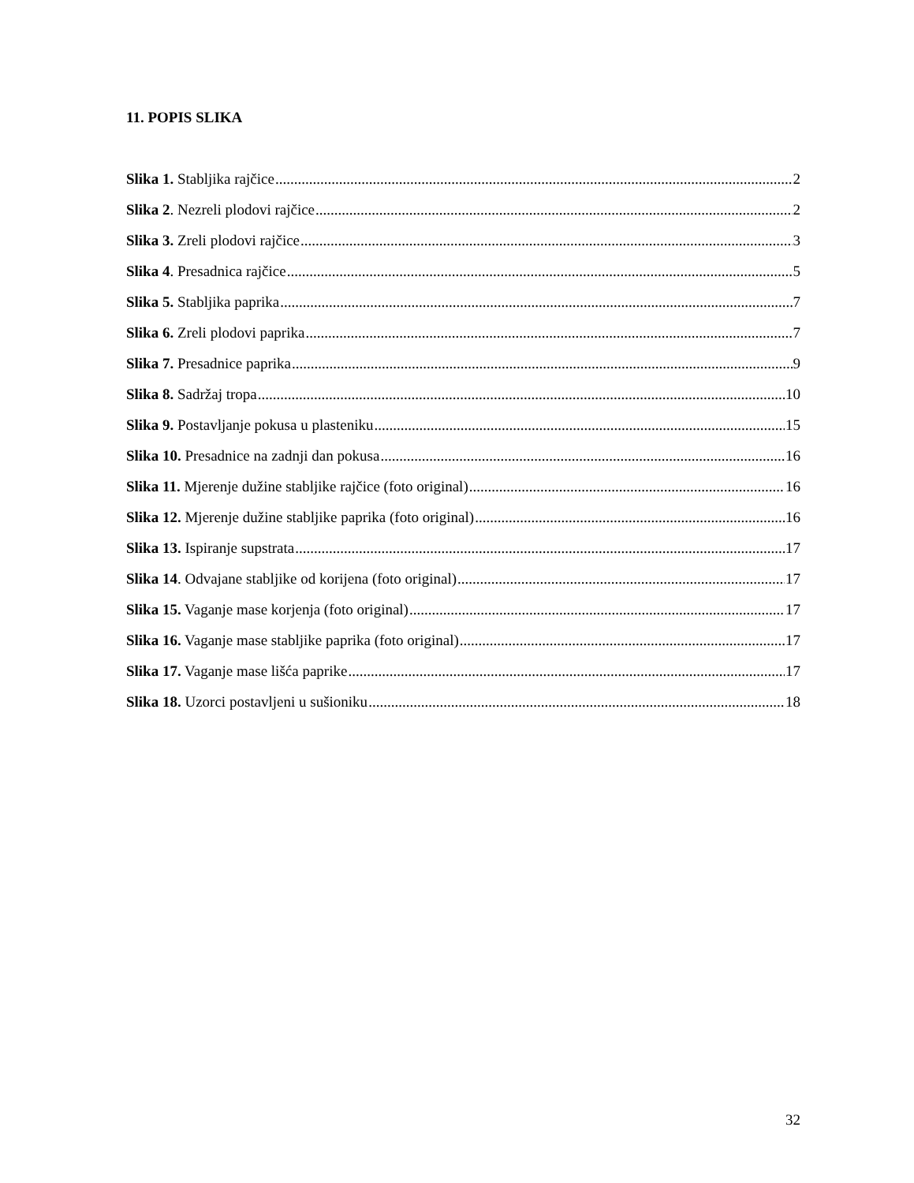11. POPIS SLIKA
Slika 1. Stabljika rajčice 2
Slika 2. Nezreli plodovi rajčice 2
Slika 3. Zreli plodovi rajčice 3
Slika 4. Presadnica rajčice 5
Slika 5. Stabljika paprika 7
Slika 6. Zreli plodovi paprika 7
Slika 7. Presadnice paprika 9
Slika 8. Sadržaj tropa 10
Slika 9. Postavljanje pokusa u plasteniku 15
Slika 10. Presadnice na zadnji dan pokusa 16
Slika 11. Mjerenje dužine stabljike rajčice (foto original) 16
Slika 12. Mjerenje dužine stabljike paprika (foto original) 16
Slika 13. Ispiranje supstrata 17
Slika 14. Odvajane stabljike od korijena (foto original) 17
Slika 15. Vaganje mase korjenja (foto original) 17
Slika 16. Vaganje mase stabljike paprika (foto original) 17
Slika 17. Vaganje mase lišća paprike 17
Slika 18. Uzorci postavljeni u sušioniku 18
32